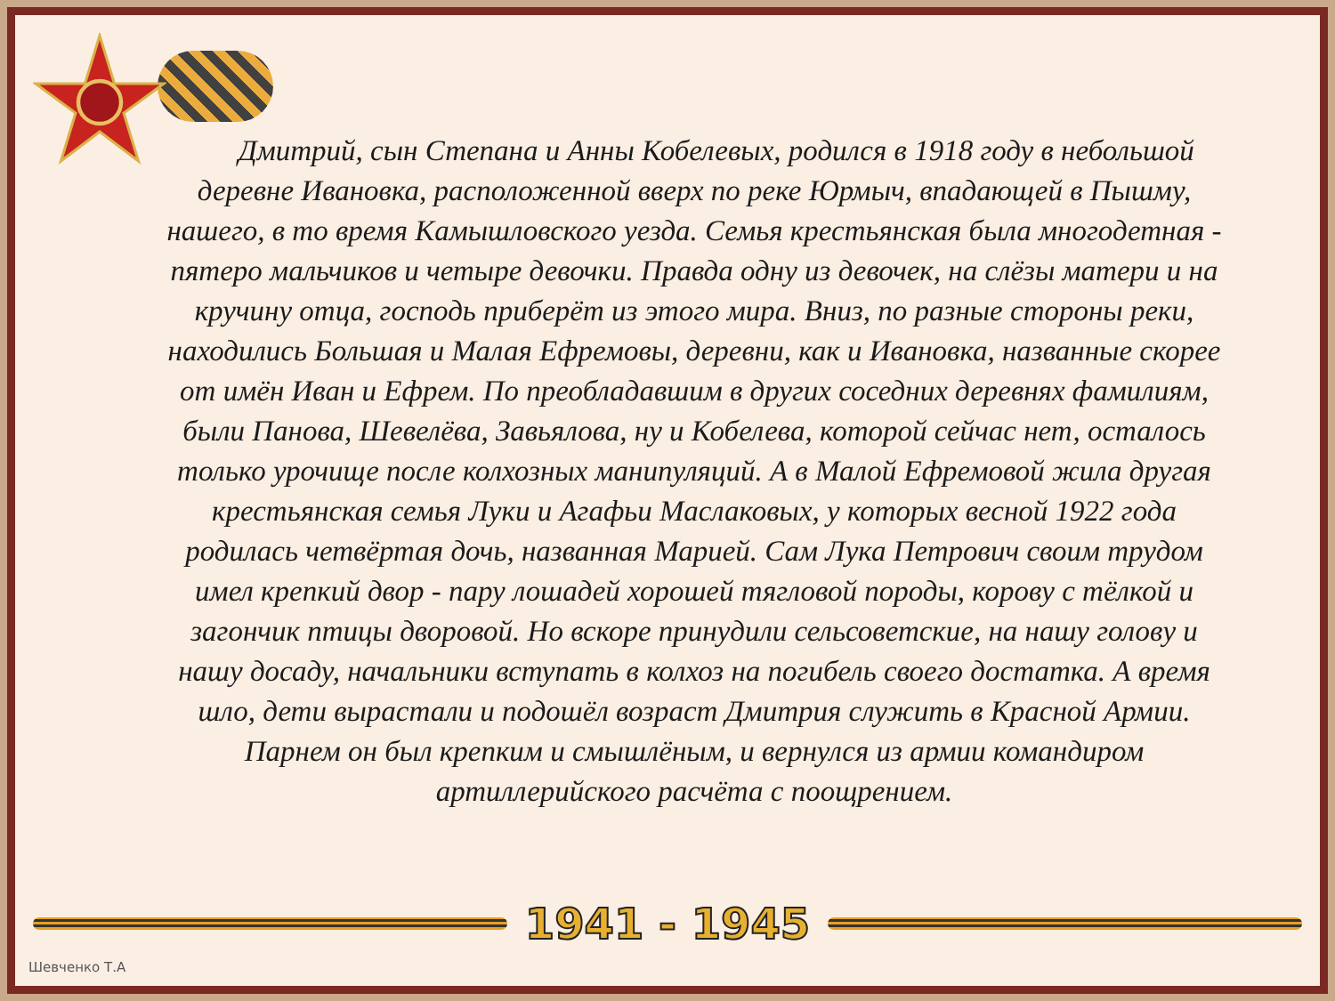Дмитрий, сын Степана и Анны Кобелевых, родился в 1918 году в небольшой деревне Ивановка, расположенной вверх по реке Юрмыч, впадающей в Пышму, нашего, в то время Камышловского уезда. Семья крестьянская была многодетная - пятеро мальчиков и четыре девочки. Правда одну из девочек, на слёзы матери и на кручину отца, господь приберёт из этого мира. Вниз, по разные стороны реки, находились Большая и Малая Ефремовы, деревни, как и Ивановка, названные скорее от имён Иван и Ефрем. По преобладавшим в других соседних деревнях фамилиям, были Панова, Шевелёва, Завьялова, ну и Кобелева, которой сейчас нет, осталось только урочище после колхозных манипуляций. А в Малой Ефремовой жила другая крестьянская семья Луки и Агафьи Маслаковых, у которых весной 1922 года родилась четвёртая дочь, названная Марией. Сам Лука Петрович своим трудом имел крепкий двор - пару лошадей хорошей тягловой породы, корову с тёлкой и загончик птицы дворовой. Но вскоре принудили сельсоветские, на нашу голову и нашу досаду, начальники вступать в колхоз на погибель своего достатка. А время шло, дети вырастали и подошёл возраст Дмитрия служить в Красной Армии. Парнем он был крепким и смышлёным, и вернулся из армии командиром артиллерийского расчёта с поощрением.
1941 - 1945
Шевченко Т.А